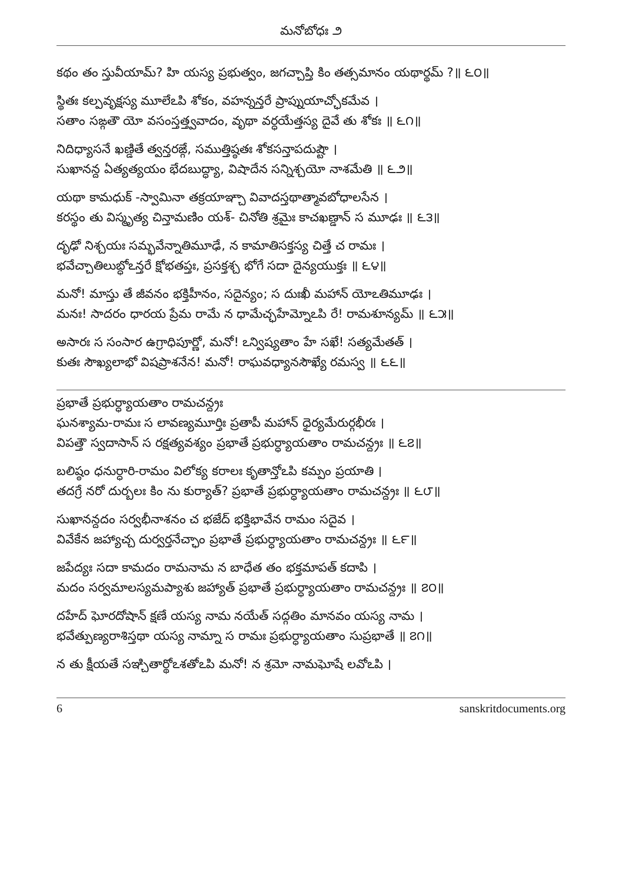మనోబోధః ౨
కథం తం స్తువీయామ్? హి యస్య ప్రభుత్వం, జగచ్చాప్తి కిం తత్సమానం యథార్థమ్ ?॥ ౬౦॥
స్థితః కల్పవృక్షస్య మూలేఽపి శోకం, వహన్నన్తరే ప్రాప్నుయాచ్ఛోకమేవ ।
సతాం సఙ్గతౌ యో వసంస్తత్త్వవాదం, వృథా వర్ధయేత్తస్య దైవే తు శోకః ॥ ౬౧॥
నిదిధ్యాసనే ఖణ్డితే త్వన్తరఙ్గే, సముత్తిష్ఠతః శోకసన్తాపదుష్టౌ ।
సుఖానన్ద ఏత్యత్యయం భేదబుద్ధ్యా, విషాదేన సన్నిశ్చయో నాశమేతి ॥ ౬౨॥
యథా కామధుక్ -స్వామినా తక్రయాఞ్చా వివాదస్తథాత్మావబోధాలసేన ।
కరస్థం తు విస్మృత్య చిన్తామణిం యశ్- చినోతి శ్రమైః కాచఖణ్డాన్ స మూఢః ॥ ౬౩॥
దృఢో నిశ్చయః సమ్భవేన్నాతిమూఢే, న కామాతిసక్తస్య చిత్తే చ రామః ।
భవేచ్చాతిలుబ్ధోఽన్తరే క్షోభతప్తః, ప్రసక్తశ్చ భోగే సదా దైన్యయుక్తః ॥ ౬౪॥
మనో! మాస్తు తే జీవనం భక్తిహీనం, సదైన్యం; స దుఃఖీ మహాన్ యోఽతిమూఢః ।
మనః! సాదరం ధారయ ప్రేమ రామే న ధామేచ్ఛహేమ్నోఽపి రే! రామశూన్యమ్ ॥ ౬౫॥
అసారః స సంసార ఉగ్రాధిపూర్ణో, మనో! ఽన్విష్యతాం హే సఖే! సత్యమేతత్ ।
కుతః సౌఖ్యలాభో విషప్రాశనేన! మనో! రాఘవధ్యానసౌఖ్యే రమస్వ ॥ ౬౬॥
ప్రభాతే ప్రభుర్ధ్యాయతాం రామచన్ద్రః
ఘనశ్యామ-రామః స లావణ్యమూర్తిః ప్రతాపీ మహాన్ ధైర్యమేరుర్గభీరః ।
విపత్తౌ స్వదాసాన్ స రక్షత్యవశ్యం ప్రభాతే ప్రభుర్ధ్యాయతాం రామచన్ద్రః ॥ ౬౭॥
బలిష్ఠం ధనుర్ధారి-రామం విలోక్య కరాలః కృతాన్తోఽపి కమ్పం ప్రయాతి ।
తదగ్రే నరో దుర్బలః కిం ను కుర్యాత్? ప్రభాతే ప్రభుర్ధ్యాయతాం రామచన్ద్రః ॥ ౬౮॥
సుఖానన్దదం సర్వభీనాశనం చ భజేద్ భక్తిభావేన రామం సదైవ ।
వివేకేన జహ్యాచ్చ దుర్వర్తనేచ్ఛాం ప్రభాతే ప్రభుర్ధ్యాయతాం రామచన్ద్రః ॥ ౬౯॥
జపేద్యః సదా కామదం రామనామ న బాధేత తం భక్తమాపత్ కదాపి ।
మదం సర్వమాలస్యమప్యాశు జహ్యాత్ ప్రభాతే ప్రభుర్ధ్యాయతాం రామచన్ద్రః ॥ ౭౦॥
దహేద్ ఘోరదోషాన్ క్షణే యస్య నామ నయేత్ సద్గతిం మానవం యస్య నామ ।
భవేత్పుణ్యరాశిస్తథా యస్య నామ్నా స రామః ప్రభుర్ధ్యాయతాం సుప్రభాతే ॥ ౭౧॥
న తు క్షీయతే సఞ్చితార్థోఽశతోఽపి మనో! న శ్రమో నామఘోషే లవోఽపి ।
6 sanskritdocuments.org